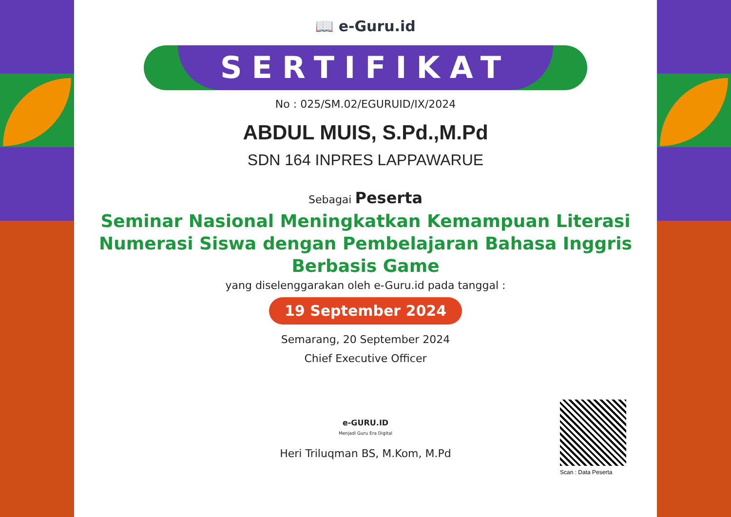📖 e-Guru.id
SERTIFIKAT
No : 025/SM.02/EGURUID/IX/2024
ABDUL MUIS, S.Pd.,M.Pd
SDN 164 INPRES LAPPAWARUE
Sebagai Peserta
Seminar Nasional Meningkatkan Kemampuan Literasi Numerasi Siswa dengan Pembelajaran Bahasa Inggris Berbasis Game
yang diselenggarakan oleh e-Guru.id pada tanggal :
19 September 2024
Semarang, 20 September 2024
Chief Executive Officer
e-GURU.ID
Menjadi Guru Era Digital
Heri Triluqman BS, M.Kom, M.Pd
Scan : Data Peserta